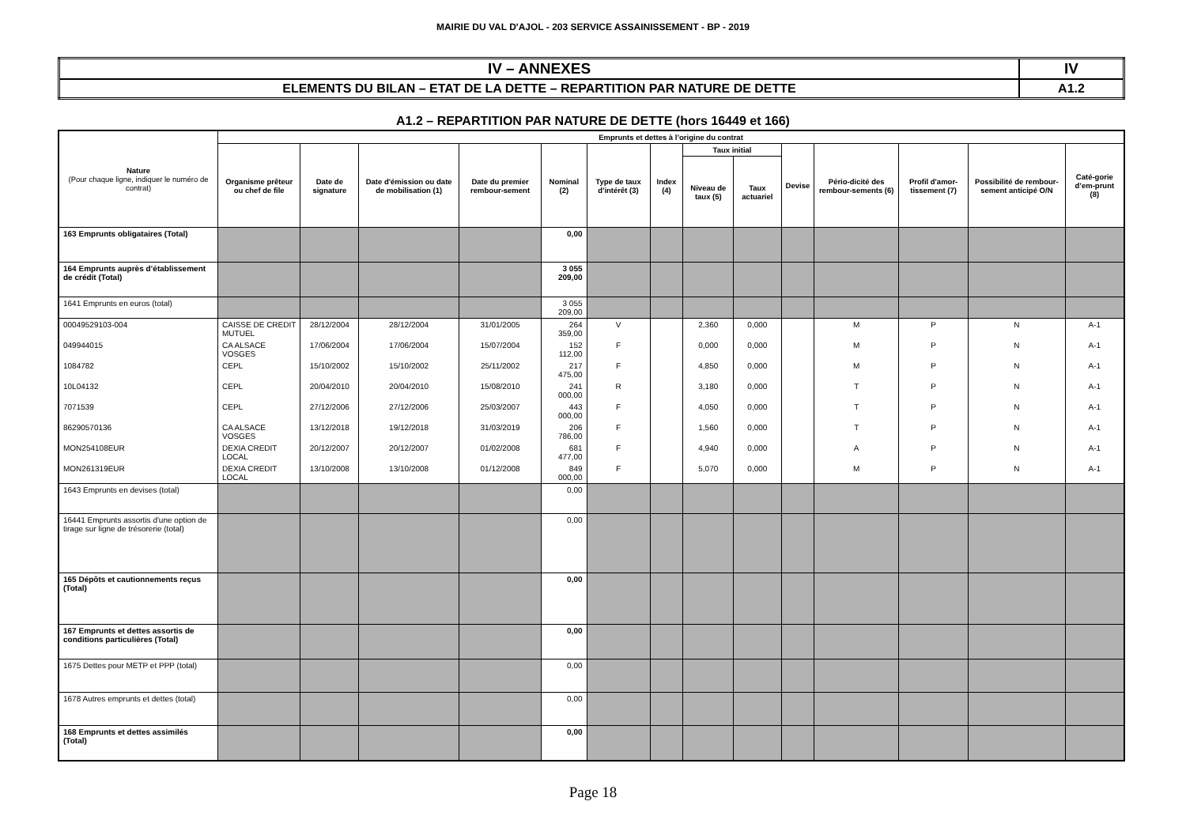MAIRIE DU VAL D'AJOL - 203 SERVICE ASSAINISSEMENT - BP - 2019
| IV – ANNEXES | IV |
| ELEMENTS DU BILAN – ETAT DE LA DETTE – REPARTITION PAR NATURE DE DETTE | A1.2 |
A1.2 – REPARTITION PAR NATURE DE DETTE (hors 16449 et 166)
| Nature (Pour chaque ligne, indiquer le numéro de contrat) | Emprunts et dettes à l’origine du contrat | | | | | | | | | | | | | |
| --- | --- | --- | --- | --- | --- | --- | --- | --- | --- | --- | --- | --- | --- | --- |
| | Organisme prêteur ou chef de file | Date de signature | Date d'émission ou date de mobilisation (1) | Date du premier rembour-sement | Nominal (2) | Type de taux d'intérêt (3) | Index (4) | Taux initial | | Devise | Pério-dicité des rembour-sements (6) | Profil d'amor-tissement (7) | Possibilité de rembour-sement anticipé O/N | Caté-gorie d’em-prunt (8) |
| | | | | | | | | Niveau de taux (5) | Taux actuariel | | | | | |
| 163 Emprunts obligataires (Total) | | | | | 0,00 | | | | | | | | | |
| 164 Emprunts auprès d’établissement de crédit (Total) | | | | | 3 055 209,00 | | | | | | | | | |
| 1641 Emprunts en euros (total) | | | | | 3 055 209,00 | | | | | | | | | |
| 00049529103-004 | CAISSE DE CREDIT MUTUEL | 28/12/2004 | 28/12/2004 | 31/01/2005 | 264 359,00 | V | | 2,360 | 0,000 | | M | P | N | A-1 |
| 049944015 | CA ALSACE VOSGES | 17/06/2004 | 17/06/2004 | 15/07/2004 | 152 112,00 | F | | 0,000 | 0,000 | | M | P | N | A-1 |
| 1084782 | CEPL | 15/10/2002 | 15/10/2002 | 25/11/2002 | 217 475,00 | F | | 4,850 | 0,000 | | M | P | N | A-1 |
| 10L04132 | CEPL | 20/04/2010 | 20/04/2010 | 15/08/2010 | 241 000,00 | R | | 3,180 | 0,000 | | T | P | N | A-1 |
| 7071539 | CEPL | 27/12/2006 | 27/12/2006 | 25/03/2007 | 443 000,00 | F | | 4,050 | 0,000 | | T | P | N | A-1 |
| 86290570136 | CA ALSACE VOSGES | 13/12/2018 | 19/12/2018 | 31/03/2019 | 206 786,00 | F | | 1,560 | 0,000 | | T | P | N | A-1 |
| MON254108EUR | DEXIA CREDIT LOCAL | 20/12/2007 | 20/12/2007 | 01/02/2008 | 681 477,00 | F | | 4,940 | 0,000 | | A | P | N | A-1 |
| MON261319EUR | DEXIA CREDIT LOCAL | 13/10/2008 | 13/10/2008 | 01/12/2008 | 849 000,00 | F | | 5,070 | 0,000 | | M | P | N | A-1 |
| 1643 Emprunts en devises (total) | | | | | 0,00 | | | | | | | | | |
| 16441 Emprunts assortis d'une option de tirage sur ligne de trésorerie (total) | | | | | 0,00 | | | | | | | | | |
| 165 Dépôts et cautionnements reçus (Total) | | | | | 0,00 | | | | | | | | | |
| 167 Emprunts et dettes assortis de conditions particulières (Total) | | | | | 0,00 | | | | | | | | | |
| 1675 Dettes pour METP et PPP (total) | | | | | 0,00 | | | | | | | | | |
| 1678 Autres emprunts et dettes (total) | | | | | 0,00 | | | | | | | | | |
| 168 Emprunts et dettes assimilés (Total) | | | | | 0,00 | | | | | | | | | |
Page 18